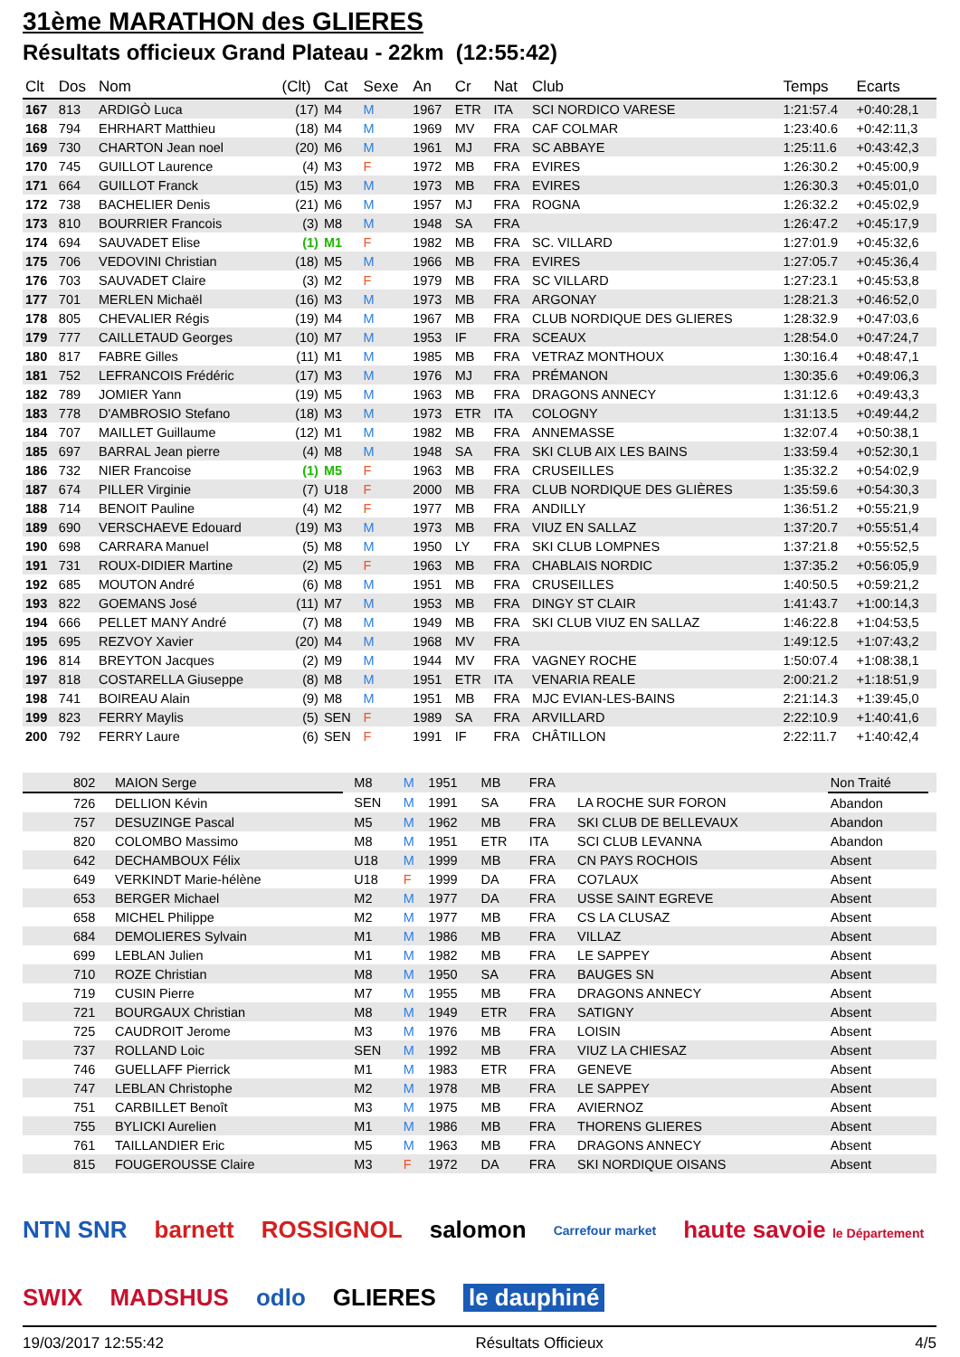31ème MARATHON des GLIERES
Résultats officieux Grand Plateau - 22km (12:55:42)
| Clt | Dos | Nom | (Clt) | Cat | Sexe | An | Cr | Nat | Club | Temps | Ecarts |
| --- | --- | --- | --- | --- | --- | --- | --- | --- | --- | --- | --- |
| 167 | 813 | ARDIGÒ Luca | (17) | M4 | M | 1967 | ETR | ITA | SCI NORDICO VARESE | 1:21:57.4 | +0:40:28,1 |
| 168 | 794 | EHRHART Matthieu | (18) | M4 | M | 1969 | MV | FRA | CAF COLMAR | 1:23:40.6 | +0:42:11,3 |
| 169 | 730 | CHARTON Jean noel | (20) | M6 | M | 1961 | MJ | FRA | SC ABBAYE | 1:25:11.6 | +0:43:42,3 |
| 170 | 745 | GUILLOT Laurence | (4) | M3 | F | 1972 | MB | FRA | EVIRES | 1:26:30.2 | +0:45:00,9 |
| 171 | 664 | GUILLOT Franck | (15) | M3 | M | 1973 | MB | FRA | EVIRES | 1:26:30.3 | +0:45:01,0 |
| 172 | 738 | BACHELIER Denis | (21) | M6 | M | 1957 | MJ | FRA | ROGNA | 1:26:32.2 | +0:45:02,9 |
| 173 | 810 | BOURRIER Francois | (3) | M8 | M | 1948 | SA | FRA | | 1:26:47.2 | +0:45:17,9 |
| 174 | 694 | SAUVADET Elise | (1) | M1 | F | 1982 | MB | FRA | SC. VILLARD | 1:27:01.9 | +0:45:32,6 |
| 175 | 706 | VEDOVINI Christian | (18) | M5 | M | 1966 | MB | FRA | EVIRES | 1:27:05.7 | +0:45:36,4 |
| 176 | 703 | SAUVADET Claire | (3) | M2 | F | 1979 | MB | FRA | SC VILLARD | 1:27:23.1 | +0:45:53,8 |
| 177 | 701 | MERLEN Michaël | (16) | M3 | M | 1973 | MB | FRA | ARGONAY | 1:28:21.3 | +0:46:52,0 |
| 178 | 805 | CHEVALIER Régis | (19) | M4 | M | 1967 | MB | FRA | CLUB NORDIQUE DES GLIERES | 1:28:32.9 | +0:47:03,6 |
| 179 | 777 | CAILLETAUD Georges | (10) | M7 | M | 1953 | IF | FRA | SCEAUX | 1:28:54.0 | +0:47:24,7 |
| 180 | 817 | FABRE Gilles | (11) | M1 | M | 1985 | MB | FRA | VETRAZ MONTHOUX | 1:30:16.4 | +0:48:47,1 |
| 181 | 752 | LEFRANCOIS Frédéric | (17) | M3 | M | 1976 | MJ | FRA | PRÉMANON | 1:30:35.6 | +0:49:06,3 |
| 182 | 789 | JOMIER Yann | (19) | M5 | M | 1963 | MB | FRA | DRAGONS ANNECY | 1:31:12.6 | +0:49:43,3 |
| 183 | 778 | D'AMBROSIO Stefano | (18) | M3 | M | 1973 | ETR | ITA | COLOGNY | 1:31:13.5 | +0:49:44,2 |
| 184 | 707 | MAILLET Guillaume | (12) | M1 | M | 1982 | MB | FRA | ANNEMASSE | 1:32:07.4 | +0:50:38,1 |
| 185 | 697 | BARRAL Jean pierre | (4) | M8 | M | 1948 | SA | FRA | SKI CLUB AIX LES BAINS | 1:33:59.4 | +0:52:30,1 |
| 186 | 732 | NIER Francoise | (1) | M5 | F | 1963 | MB | FRA | CRUSEILLES | 1:35:32.2 | +0:54:02,9 |
| 187 | 674 | PILLER Virginie | (7) | U18 | F | 2000 | MB | FRA | CLUB NORDIQUE DES GLIÈRES | 1:35:59.6 | +0:54:30,3 |
| 188 | 714 | BENOIT Pauline | (4) | M2 | F | 1977 | MB | FRA | ANDILLY | 1:36:51.2 | +0:55:21,9 |
| 189 | 690 | VERSCHAEVE Edouard | (19) | M3 | M | 1973 | MB | FRA | VIUZ EN SALLAZ | 1:37:20.7 | +0:55:51,4 |
| 190 | 698 | CARRARA Manuel | (5) | M8 | M | 1950 | LY | FRA | SKI CLUB LOMPNES | 1:37:21.8 | +0:55:52,5 |
| 191 | 731 | ROUX-DIDIER Martine | (2) | M5 | F | 1963 | MB | FRA | CHABLAIS NORDIC | 1:37:35.2 | +0:56:05,9 |
| 192 | 685 | MOUTON André | (6) | M8 | M | 1951 | MB | FRA | CRUSEILLES | 1:40:50.5 | +0:59:21,2 |
| 193 | 822 | GOEMANS José | (11) | M7 | M | 1953 | MB | FRA | DINGY ST CLAIR | 1:41:43.7 | +1:00:14,3 |
| 194 | 666 | PELLET MANY André | (7) | M8 | M | 1949 | MB | FRA | SKI CLUB VIUZ EN SALLAZ | 1:46:22.8 | +1:04:53,5 |
| 195 | 695 | REZVOY Xavier | (20) | M4 | M | 1968 | MV | FRA | | 1:49:12.5 | +1:07:43,2 |
| 196 | 814 | BREYTON Jacques | (2) | M9 | M | 1944 | MV | FRA | VAGNEY ROCHE | 1:50:07.4 | +1:08:38,1 |
| 197 | 818 | COSTARELLA Giuseppe | (8) | M8 | M | 1951 | ETR | ITA | VENARIA REALE | 2:00:21.2 | +1:18:51,9 |
| 198 | 741 | BOIREAU Alain | (9) | M8 | M | 1951 | MB | FRA | MJC EVIAN-LES-BAINS | 2:21:14.3 | +1:39:45,0 |
| 199 | 823 | FERRY Maylis | (5) | SEN | F | 1989 | SA | FRA | ARVILLARD | 2:22:10.9 | +1:40:41,6 |
| 200 | 792 | FERRY Laure | (6) | SEN | F | 1991 | IF | FRA | CHÂTILLON | 2:22:11.7 | +1:40:42,4 |
| | 802 | MAION Serge | | M8 | M | 1951 | MB | FRA | | Non Traité | |
| | 726 | DELLION Kévin | | SEN | M | 1991 | SA | FRA | LA ROCHE SUR FORON | Abandon | |
| | 757 | DESUZINGE Pascal | | M5 | M | 1962 | MB | FRA | SKI CLUB DE BELLEVAUX | Abandon | |
| | 820 | COLOMBO Massimo | | M8 | M | 1951 | ETR | ITA | SCI CLUB LEVANNA | Abandon | |
| | 642 | DECHAMBOUX Félix | | U18 | M | 1999 | MB | FRA | CN PAYS ROCHOIS | Absent | |
| | 649 | VERKINDT Marie-hélène | | U18 | F | 1999 | DA | FRA | CO7LAUX | Absent | |
| | 653 | BERGER Michael | | M2 | M | 1977 | DA | FRA | USSE SAINT EGREVE | Absent | |
| | 658 | MICHEL Philippe | | M2 | M | 1977 | MB | FRA | CS LA CLUSAZ | Absent | |
| | 684 | DEMOLIERES Sylvain | | M1 | M | 1986 | MB | FRA | VILLAZ | Absent | |
| | 699 | LEBLAN Julien | | M1 | M | 1982 | MB | FRA | LE SAPPEY | Absent | |
| | 710 | ROZE Christian | | M8 | M | 1950 | SA | FRA | BAUGES SN | Absent | |
| | 719 | CUSIN Pierre | | M7 | M | 1955 | MB | FRA | DRAGONS ANNECY | Absent | |
| | 721 | BOURGAUX Christian | | M8 | M | 1949 | ETR | FRA | SATIGNY | Absent | |
| | 725 | CAUDROIT Jerome | | M3 | M | 1976 | MB | FRA | LOISIN | Absent | |
| | 737 | ROLLAND Loic | | SEN | M | 1992 | MB | FRA | VIUZ LA CHIESAZ | Absent | |
| | 746 | GUELLAFF Pierrick | | M1 | M | 1983 | ETR | FRA | GENEVE | Absent | |
| | 747 | LEBLAN Christophe | | M2 | M | 1978 | MB | FRA | LE SAPPEY | Absent | |
| | 751 | CARBILLET Benoît | | M3 | M | 1975 | MB | FRA | AVIERNOZ | Absent | |
| | 755 | BYLICKI Aurelien | | M1 | M | 1986 | MB | FRA | THORENS GLIERES | Absent | |
| | 761 | TAILLANDIER Eric | | M5 | M | 1963 | MB | FRA | DRAGONS ANNECY | Absent | |
| | 815 | FOUGEROUSSE Claire | | M3 | F | 1972 | DA | FRA | SKI NORDIQUE OISANS | Absent | |
NTN SNR barnett ROSSIGNOL salomon Carrefour market haute savoie le Département SWIX MADSHUS odlo GLIERES le dauphiné
19/03/2017 12:55:42 Résultats Officieux 4/5